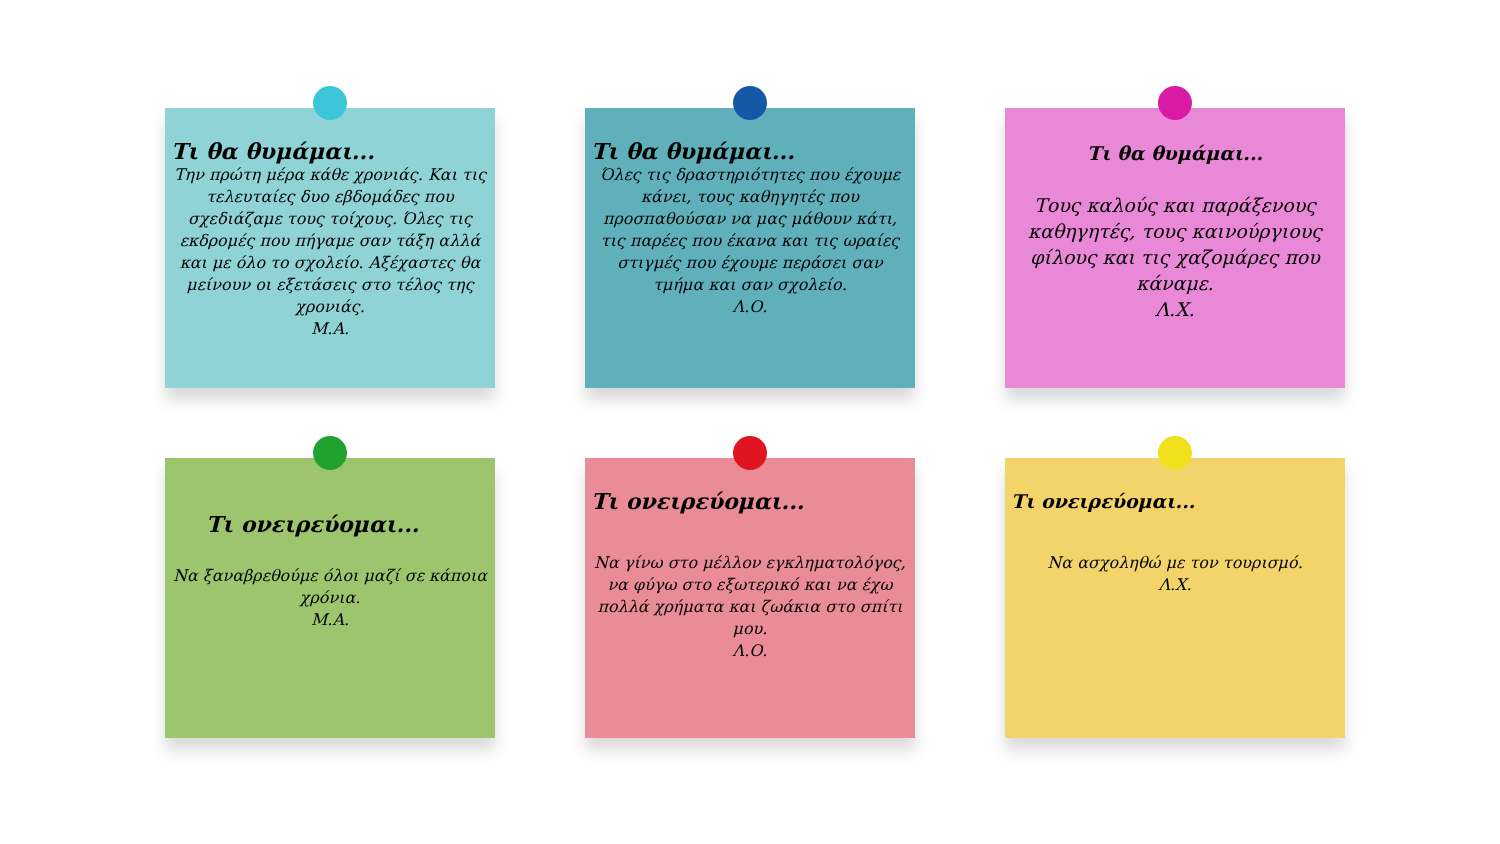Τι θα θυμάμαι...
Την πρώτη μέρα κάθε χρονιάς. Και τις τελευταίες δυο εβδομάδες που σχεδιάζαμε τους τοίχους. Όλες τις εκδρομές που πήγαμε σαν τάξη αλλά και με όλο το σχολείο. Αξέχαστες θα μείνουν οι εξετάσεις στο τέλος της χρονιάς.
Μ.Α.
Τι θα θυμάμαι...
Όλες τις δραστηριότητες που έχουμε κάνει, τους καθηγητές που προσπαθούσαν να μας μάθουν κάτι, τις παρέες που έκανα και τις ωραίες στιγμές που έχουμε περάσει σαν τμήμα και σαν σχολείο.
Λ.Ο.
Τι θα θυμάμαι...
Τους καλούς και παράξενους καθηγητές, τους καινούργιους φίλους και τις χαζομάρες που κάναμε.
Λ.Χ.
Τι ονειρεύομαι...
Να ξαναβρεθούμε όλοι μαζί σε κάποια χρόνια.
Μ.Α.
Τι ονειρεύομαι...
Να γίνω στο μέλλον εγκληματολόγος, να φύγω στο εξωτερικό και να έχω πολλά χρήματα και ζωάκια στο σπίτι μου.
Λ.Ο.
Τι ονειρεύομαι...
Να ασχοληθώ με τον τουρισμό.
Λ.Χ.